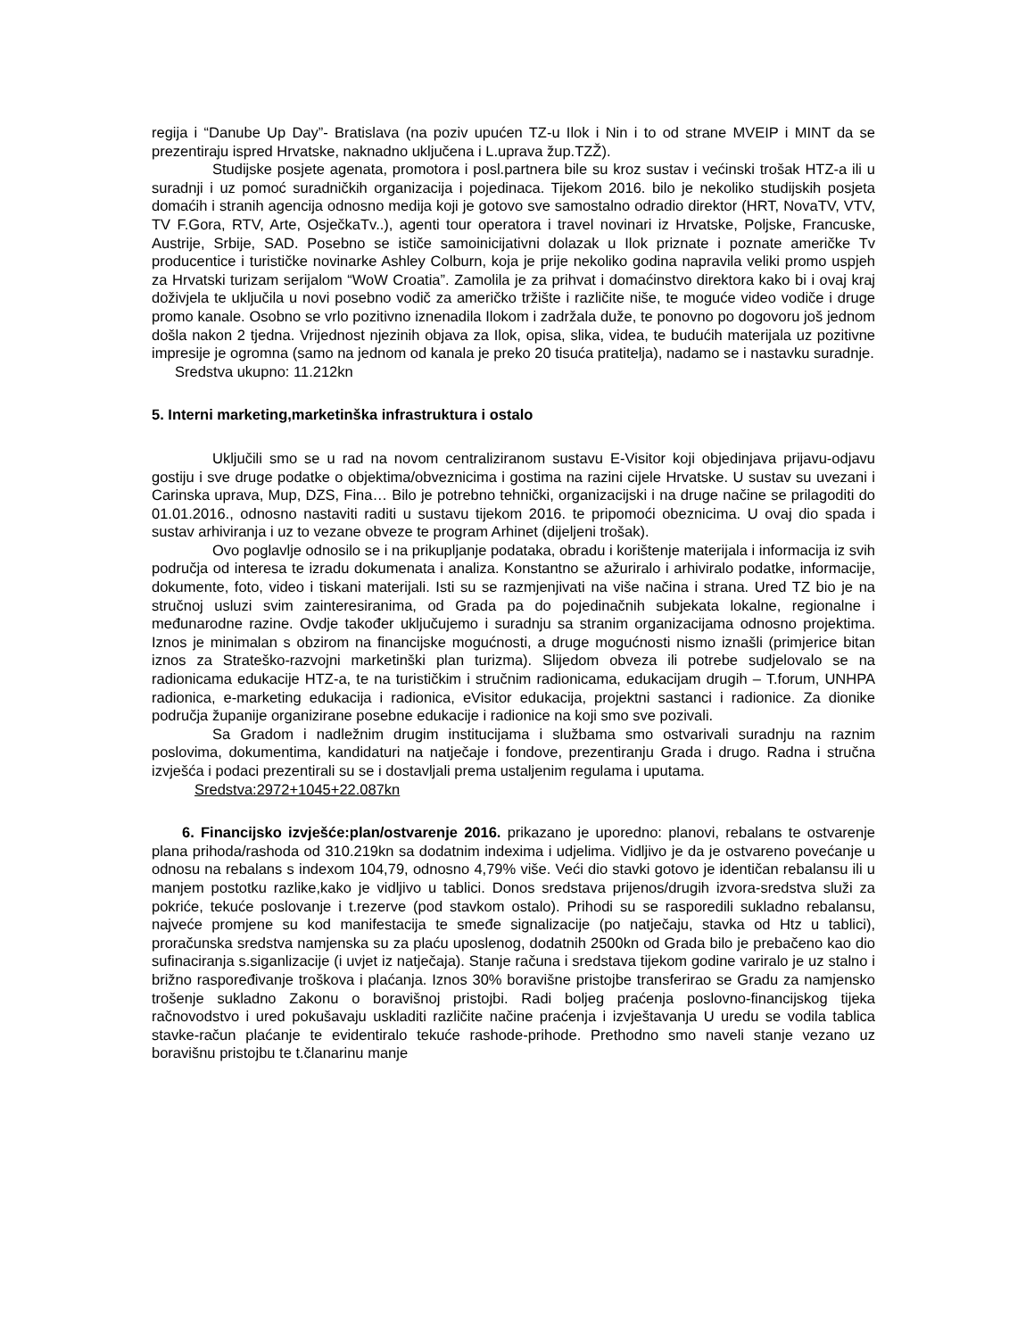regija i “Danube Up Day”- Bratislava (na poziv upućen TZ-u Ilok i Nin i to od strane MVEIP i MINT da se prezentiraju ispred Hrvatske, naknadno uključena i L.uprava žup.TZŽ).
Studijske posjete agenata, promotora i posl.partnera bile su kroz sustav i većinski trošak HTZ-a ili u suradnji i uz pomoć suradničkih organizacija i pojedinaca. Tijekom 2016. bilo je nekoliko studijskih posjeta domaćih i stranih agencija odnosno medija koji je gotovo sve samostalno odradio direktor (HRT, NovaTV, VTV, TV F.Gora, RTV, Arte, OsječkaTv..), agenti tour operatora i travel novinari iz Hrvatske, Poljske, Francuske, Austrije, Srbije, SAD. Posebno se ističe samoinicijativni dolazak u Ilok priznate i poznate američke Tv producentice i turističke novinarke Ashley Colburn, koja je prije nekoliko godina napravila veliki promo uspjeh za Hrvatski turizam serijalom “WoW Croatia”. Zamolila je za prihvat i domaćinstvo direktora kako bi i ovaj kraj doživjela te uključila u novi posebno vodič za američko tržište i različite niše, te moguće video vodiče i druge promo kanale. Osobno se vrlo pozitivno iznenadila Ilokom i zadržala duže, te ponovno po dogovoru još jednom došla nakon 2 tjedna. Vrijednost njezinih objava za Ilok, opisa, slika, videa, te budućih materijala uz pozitivne impresije je ogromna (samo na jednom od kanala je preko 20 tisuća pratitelja), nadamo se i nastavku suradnje.
Sredstva ukupno: 11.212kn
5. Interni marketing,marketinška infrastruktura i ostalo
Uključili smo se u rad na novom centraliziranom sustavu E-Visitor koji objedinjava prijavu-odjavu gostiju i sve druge podatke o objektima/obveznicima i gostima na razini cijele Hrvatske. U sustav su uvezani i Carinska uprava, Mup, DZS, Fina… Bilo je potrebno tehnički, organizacijski i na druge načine se prilagoditi do 01.01.2016., odnosno nastaviti raditi u sustavu tijekom 2016. te pripomoći obeznicima. U ovaj dio spada i sustav arhiviranja i uz to vezane obveze te program Arhinet (dijeljeni trošak).
Ovo poglavlje odnosilo se i na prikupljanje podataka, obradu i korištenje materijala i informacija iz svih područja od interesa te izradu dokumenata i analiza. Konstantno se ažuriralo i arhiviralo podatke, informacije, dokumente, foto, video i tiskani materijali. Isti su se razmjenjivati na više načina i strana. Ured TZ bio je na stručnoj usluzi svim zainteresiranima, od Grada pa do pojedinačnih subjekata lokalne, regionalne i međunarodne razine. Ovdje također uključujemo i suradnju sa stranim organizacijama odnosno projektima. Iznos je minimalan s obzirom na financijske mogućnosti, a druge mogućnosti nismo iznašli (primjerice bitan iznos za Strateško-razvojni marketinški plan turizma). Slijedom obveza ili potrebe sudjelovalo se na radionicama edukacije HTZ-a, te na turističkim i stručnim radionicama, edukacijam drugih – T.forum, UNHPA radionica, e-marketing edukacija i radionica, eVisitor edukacija, projektni sastanci i radionice. Za dionike područja županije organizirane posebne edukacije i radionice na koji smo sve pozivali.
Sa Gradom i nadležnim drugim institucijama i službama smo ostvarivali suradnju na raznim poslovima, dokumentima, kandidaturi na natječaje i fondove, prezentiranju Grada i drugo. Radna i stručna izvješća i podaci prezentirali su se i dostavljali prema ustaljenim regulama i uputama.
Sredstva:2972+1045+22.087kn
6. Financijsko izvješće:plan/ostvarenje 2016. prikazano je uporedno: planovi, rebalans te ostvarenje plana prihoda/rashoda od 310.219kn sa dodatnim indexima i udjelima. Vidljivo je da je ostvareno povećanje u odnosu na rebalans s indexom 104,79, odnosno 4,79% više. Veći dio stavki gotovo je identičan rebalansu ili u manjem postotku razlike,kako je vidljivo u tablici. Donos sredstava prijenos/drugih izvora-sredstva služi za pokriće, tekuće poslovanje i t.rezerve (pod stavkom ostalo). Prihodi su se rasporedili sukladno rebalansu, najveće promjene su kod manifestacija te smeđe signalizacije (po natječaju, stavka od Htz u tablici), proračunska sredstva namjenska su za plaću uposlenog, dodatnih 2500kn od Grada bilo je prebačeno kao dio sufinaciranja s.siganlizacije (i uvjet iz natječaja). Stanje računa i sredstava tijekom godine variralo je uz stalno i brižno raspoređivanje troškova i plaćanja. Iznos 30% boravišne pristojbe transferirao se Gradu za namjensko trošenje sukladno Zakonu o boravišnoj pristojbi. Radi boljeg praćenja poslovno-financijskog tijeka račnovodstvo i ured pokušavaju uskladiti različite načine praćenja i izvještavanja U uredu se vodila tablica stavke-račun plaćanje te evidentiralo tekuće rashode-prihode. Prethodno smo naveli stanje vezano uz boravišnu pristojbu te t.članarinu manje